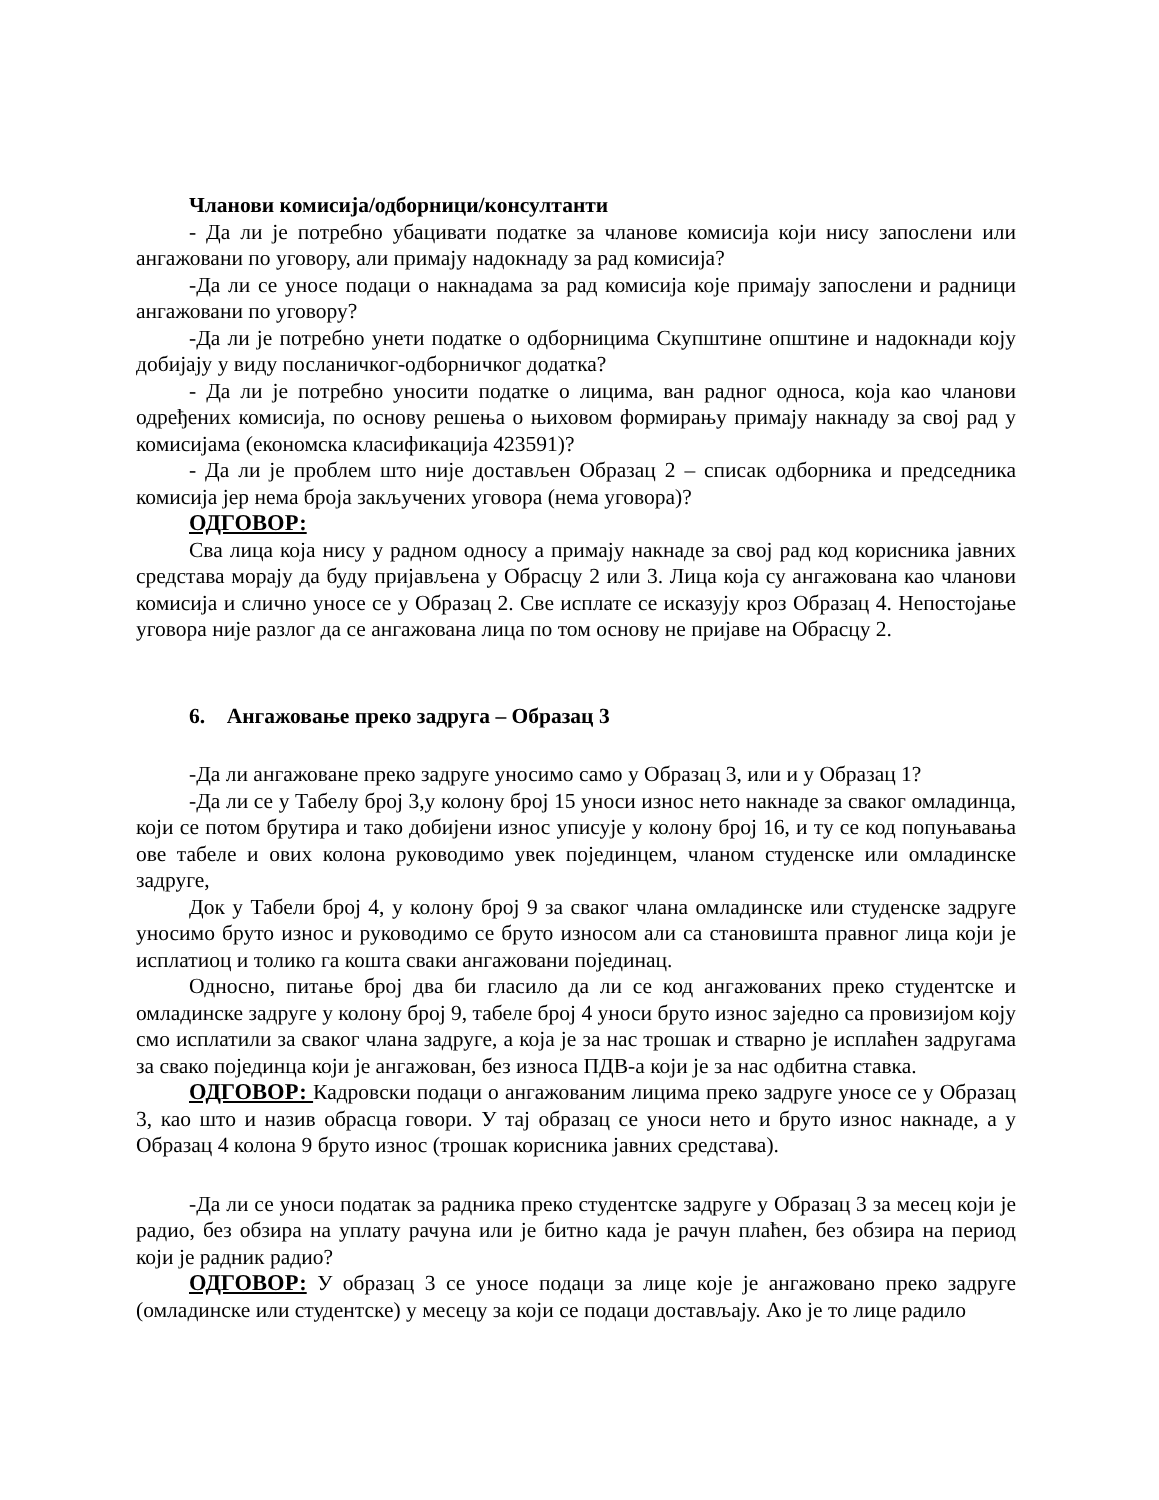Чланови комисија/одборници/консултанти
- Да ли је потребно убацивати податке за чланове комисија који нису запослени или ангажовани по уговору, али примају надокнаду за рад комисија?
-Да ли се уносе подаци о накнадама за рад комисија које примају запослени и радници ангажовани по уговору?
-Да ли је потребно унети податке о одборницима Скупштине општине и надокнади коју добијају у виду посланичког-одборничког додатка?
- Да ли је потребно уносити податке о лицима, ван радног односа, која као чланови одређених комисија, по основу решења о њиховом формирању примају накнаду за свој рад у комисијама (економска класификација 423591)?
- Да ли је проблем што није достављен Образац 2 – списак одборника и председника комисија јер нема броја закључених уговора (нема уговора)?
ОДГОВОР:
Сва лица која нису у радном односу а примају накнаде за свој рад код корисника јавних средстава морају да буду пријављена у Обрасцу 2 или 3. Лица која су ангажована као чланови комисија и слично уносе се у Образац 2. Све исплате се исказују кроз Образац 4. Непостојање уговора није разлог да се ангажована лица по том основу не пријаве на Обрасцу 2.
6. Ангажовање преко задруга – Образац 3
-Да ли ангажоване преко задруге уносимо само у Образац 3, или и у Образац 1?
-Да ли се у Табелу број 3,у колону број 15 уноси износ нето накнаде за сваког омладинца, који се потом брутира и тако добијени износ уписује у колону број 16, и ту се код попуњавања ове табеле и ових колона руководимо увек појединцем, чланом студенске или омладинске задруге,
Док у Табели број 4, у колону број 9 за сваког члана омладинске или студенске задруге уносимо бруто износ и руководимо се бруто износом али са становишта правног лица који је исплатиоц и толико га кошта сваки ангажовани појединац.
Односно, питање број два би гласило да ли се код ангажованих преко студентске и омладинске задруге у колону број 9, табеле број 4 уноси бруто износ заједно са провизијом коју смо исплатили за сваког члана задруге, а која је за нас трошак и стварно је исплаћен задругама за свако појединца који је ангажован, без износа ПДВ-а који је за нас одбитна ставка.
ОДГОВОР: Кадровски подаци о ангажованим лицима преко задруге уносе се у Образац 3, као што и назив обрасца говори. У тај образац се уноси нето и бруто износ накнаде, а у Образац 4 колона 9 бруто износ (трошак корисника јавних средстава).
-Да ли се уноси податак за радника преко студентске задруге у Образац 3 за месец који је радио, без обзира на уплату рачуна или је битно када је рачун плаћен, без обзира на период који је радник радио?
ОДГОВОР: У образац 3 се уносе подаци за лице које је ангажовано преко задруге (омладинске или студентске) у месецу за који се подаци достављају. Ако је то лице радило